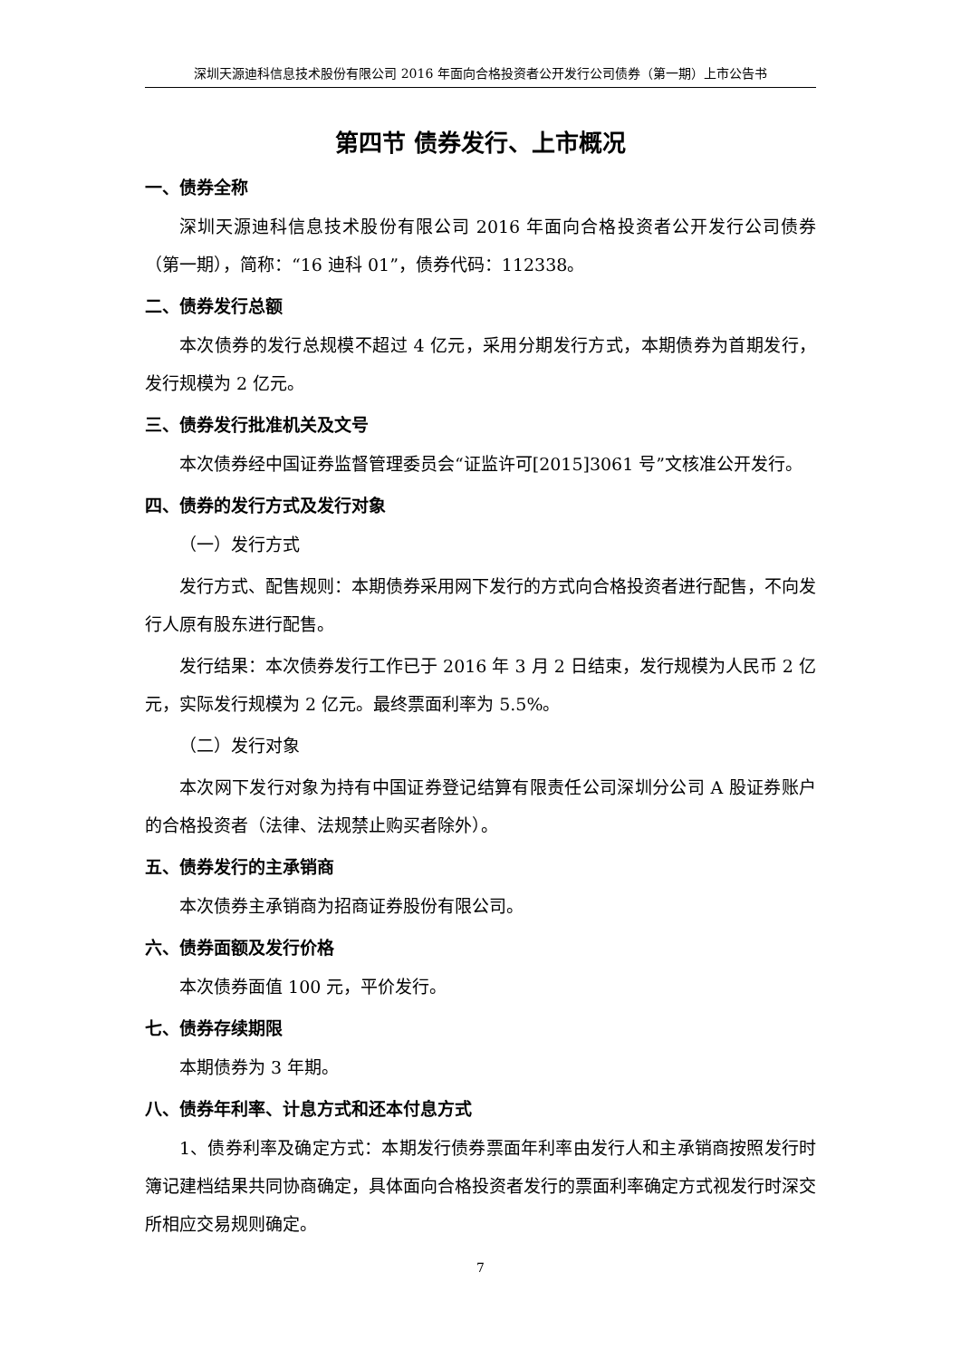深圳天源迪科信息技术股份有限公司 2016 年面向合格投资者公开发行公司债券（第一期）上市公告书
第四节 债券发行、上市概况
一、债券全称
深圳天源迪科信息技术股份有限公司 2016 年面向合格投资者公开发行公司债券（第一期），简称：“16 迪科 01”，债券代码：112338。
二、债券发行总额
本次债券的发行总规模不超过 4 亿元，采用分期发行方式，本期债券为首期发行，发行规模为 2 亿元。
三、债券发行批准机关及文号
本次债券经中国证券监督管理委员会“证监许可[2015]3061 号”文核准公开发行。
四、债券的发行方式及发行对象
（一）发行方式
发行方式、配售规则：本期债券采用网下发行的方式向合格投资者进行配售，不向发行人原有股东进行配售。
发行结果：本次债券发行工作已于 2016 年 3 月 2 日结束，发行规模为人民币 2 亿元，实际发行规模为 2 亿元。最终票面利率为 5.5%。
（二）发行对象
本次网下发行对象为持有中国证券登记结算有限责任公司深圳分公司 A 股证券账户的合格投资者（法律、法规禁止购买者除外）。
五、债券发行的主承销商
本次债券主承销商为招商证券股份有限公司。
六、债券面额及发行价格
本次债券面值 100 元，平价发行。
七、债券存续期限
本期债券为 3 年期。
八、债券年利率、计息方式和还本付息方式
1、债券利率及确定方式：本期发行债券票面年利率由发行人和主承销商按照发行时簿记建档结果共同协商确定，具体面向合格投资者发行的票面利率确定方式视发行时深交所相应交易规则确定。
7